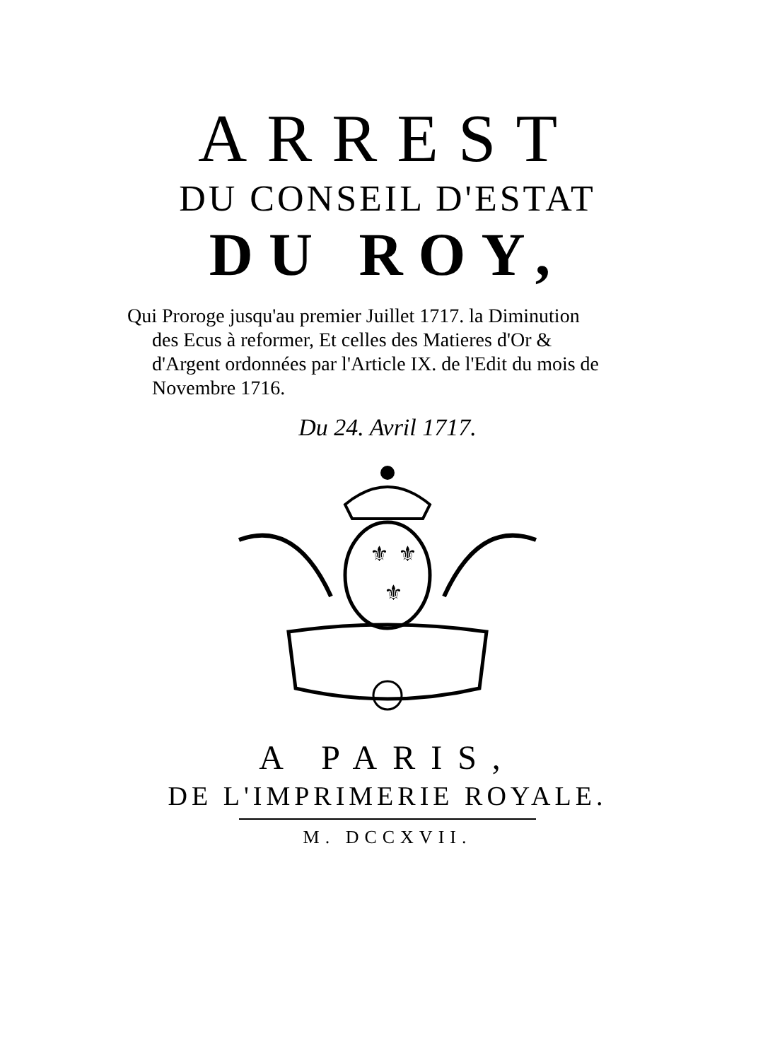ARREST
DU CONSEIL D'ESTAT
DU ROY,
Qui Proroge jusqu'au premier Juillet 1717. la Diminution
des Ecus à reformer, Et celles des Matieres d'Or & d'Argent ordonnées par l'Article IX. de l'Edit du mois de Novembre 1716.
Du 24. Avril 1717.
⚜
⚜
⚜
A PARIS,
DE L'IMPRIMERIE ROYALE.
M. DCCXVII.